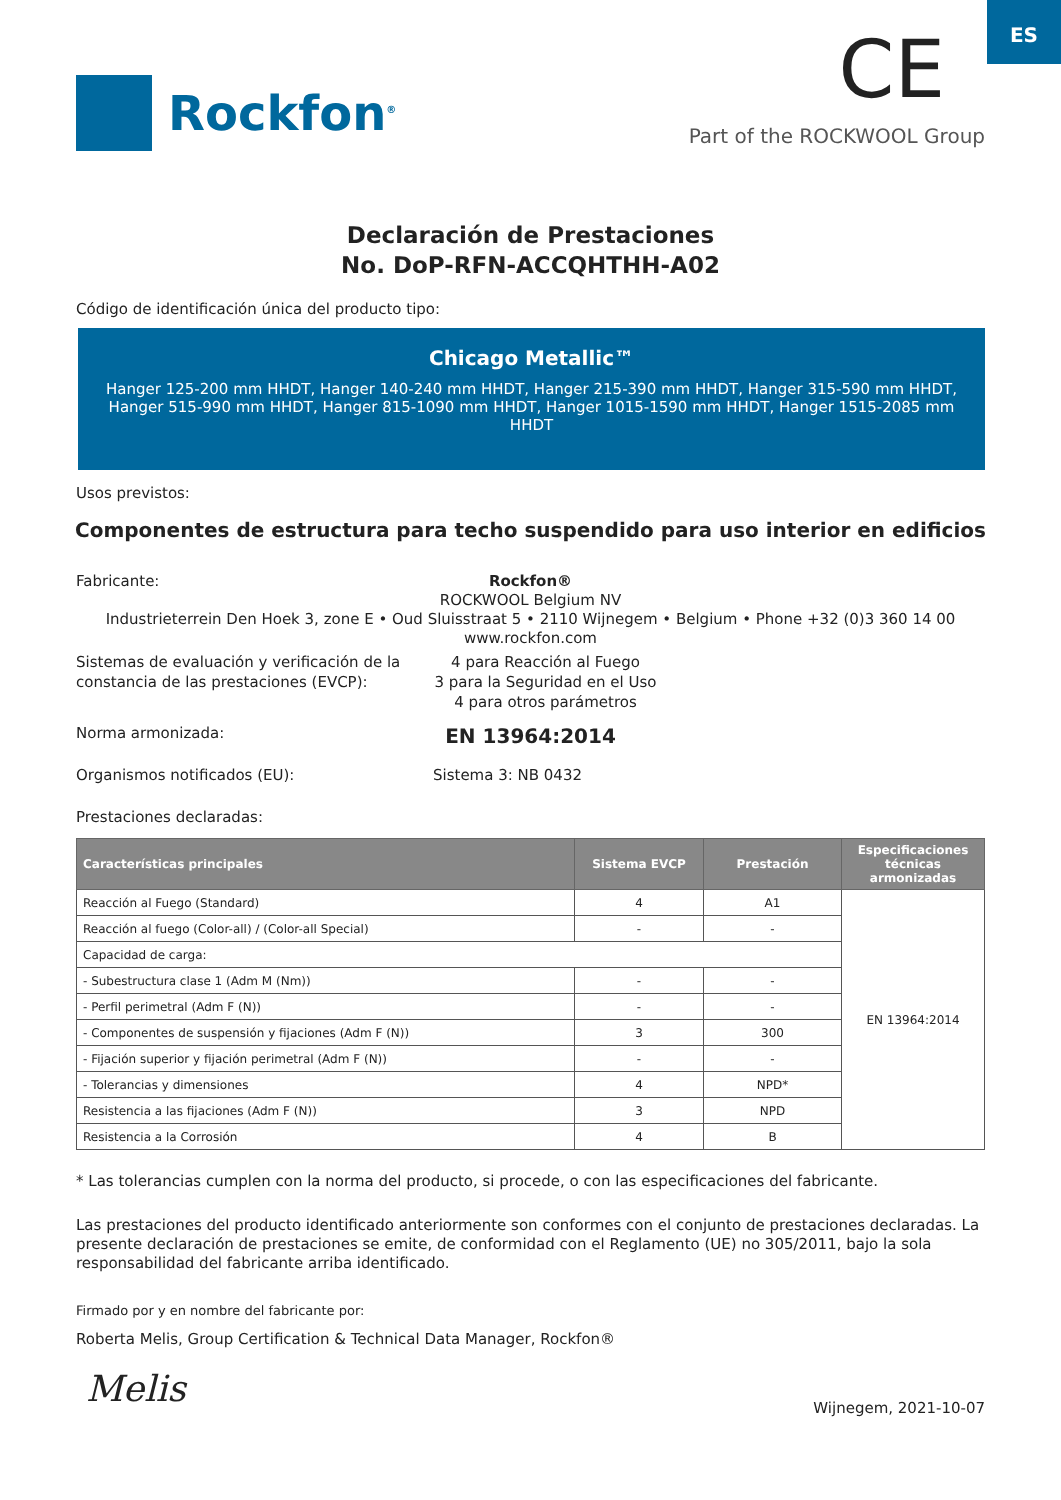ES
Rockfon<sup>®</sup>
CE
Part of the ROCKWOOL Group
Declaración de Prestaciones
No. DoP-RFN-ACCQHTHH-A02
Código de identificación única del producto tipo:
Chicago Metallic™
Hanger 125-200 mm HHDT, Hanger 140-240 mm HHDT, Hanger 215-390 mm HHDT, Hanger 315-590 mm HHDT, Hanger 515-990 mm HHDT, Hanger 815-1090 mm HHDT, Hanger 1015-1590 mm HHDT, Hanger 1515-2085 mm HHDT
Usos previstos:
Componentes de estructura para techo suspendido para uso interior en edificios
Fabricante:
Rockfon®
ROCKWOOL Belgium NV
Industrieterrein Den Hoek 3, zone E • Oud Sluisstraat 5 • 2110 Wijnegem • Belgium • Phone +32 (0)3 360 14 00
www.rockfon.com
Sistemas de evaluación y verificación de la constancia de las prestaciones (EVCP):
4 para Reacción al Fuego
3 para la Seguridad en el Uso
4 para otros parámetros
Norma armonizada:
EN 13964:2014
Organismos notificados (EU): Sistema 3: NB 0432
Prestaciones declaradas:
| Características principales | Sistema EVCP | Prestación | Especificaciones técnicas armonizadas |
| --- | --- | --- | --- |
| Reacción al Fuego (Standard) | 4 | A1 | EN 13964:2014 |
| Reacción al fuego (Color-all) / (Color-all Special) | - | - | |
| Capacidad de carga: | | | |
| - Subestructura clase 1 (Adm M (Nm)) | - | - | |
| - Perfil perimetral (Adm F (N)) | - | - | |
| - Componentes de suspensión y fijaciones (Adm F (N)) | 3 | 300 | |
| - Fijación superior y fijación perimetral (Adm F (N)) | - | - | |
| - Tolerancias y dimensiones | 4 | NPD* | |
| Resistencia a las fijaciones (Adm F (N)) | 3 | NPD | |
| Resistencia a la Corrosión | 4 | B | |
* Las tolerancias cumplen con la norma del producto, si procede, o con las especificaciones del fabricante.
Las prestaciones del producto identificado anteriormente son conformes con el conjunto de prestaciones declaradas. La presente declaración de prestaciones se emite, de conformidad con el Reglamento (UE) no 305/2011, bajo la sola responsabilidad del fabricante arriba identificado.
Firmado por y en nombre del fabricante por:
Roberta Melis, Group Certification & Technical Data Manager, Rockfon®
Melis
Wijnegem, 2021-10-07